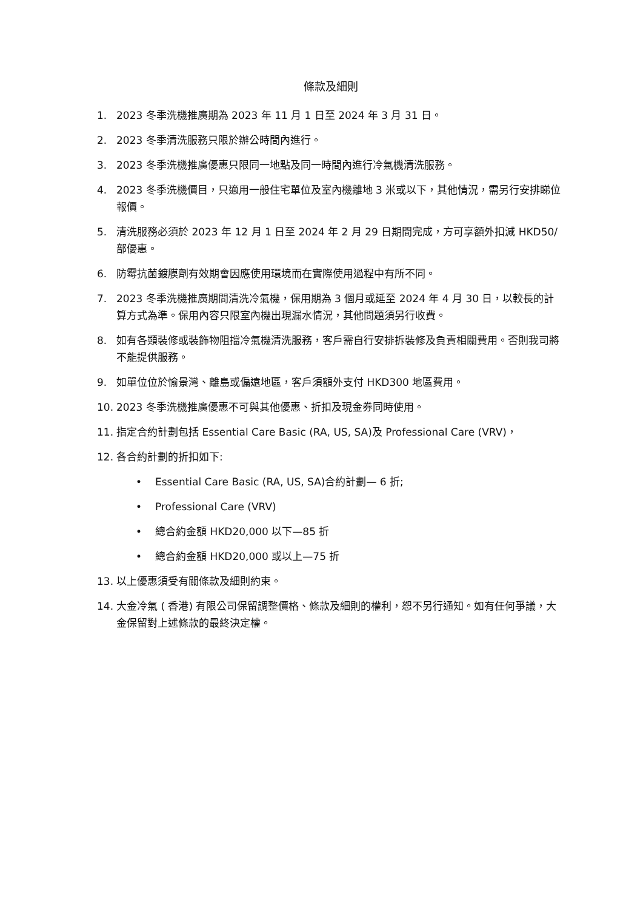條款及細則
1. 2023 冬季洗機推廣期為 2023 年 11 月 1 日至 2024 年 3 月 31 日。
2. 2023 冬季清洗服務只限於辦公時間內進行。
3. 2023 冬季洗機推廣優惠只限同一地點及同一時間內進行冷氣機清洗服務。
4. 2023 冬季洗機價目，只適用一般住宅單位及室內機離地 3 米或以下，其他情況，需另行安排睇位報價。
5. 清洗服務必須於 2023 年 12 月 1 日至 2024 年 2 月 29 日期間完成，方可享額外扣減 HKD50/部優惠。
6. 防霉抗菌鍍膜劑有效期會因應使用環境而在實際使用過程中有所不同。
7. 2023 冬季洗機推廣期間清洗冷氣機，保用期為 3 個月或延至 2024 年 4 月 30 日，以較長的計算方式為準。保用內容只限室內機出現漏水情況，其他問題須另行收費。
8. 如有各類裝修或裝飾物阻擋冷氣機清洗服務，客戶需自行安排拆裝修及負責相關費用。否則我司將不能提供服務。
9. 如單位位於愉景灣、離島或偏遠地區，客戶須額外支付 HKD300 地區費用。
10. 2023 冬季洗機推廣優惠不可與其他優惠、折扣及現金券同時使用。
11. 指定合約計劃包括 Essential Care Basic (RA, US, SA)及 Professional Care (VRV)，
12. 各合約計劃的折扣如下:
• Essential Care Basic (RA, US, SA)合約計劃— 6 折;
• Professional Care (VRV)
• 總合約金額 HKD20,000 以下—85 折
• 總合約金額 HKD20,000 或以上—75 折
13. 以上優惠須受有關條款及細則約束。
14. 大金冷氣 ( 香港) 有限公司保留調整價格、條款及細則的權利，恕不另行通知。如有任何爭議，大金保留對上述條款的最終決定權。